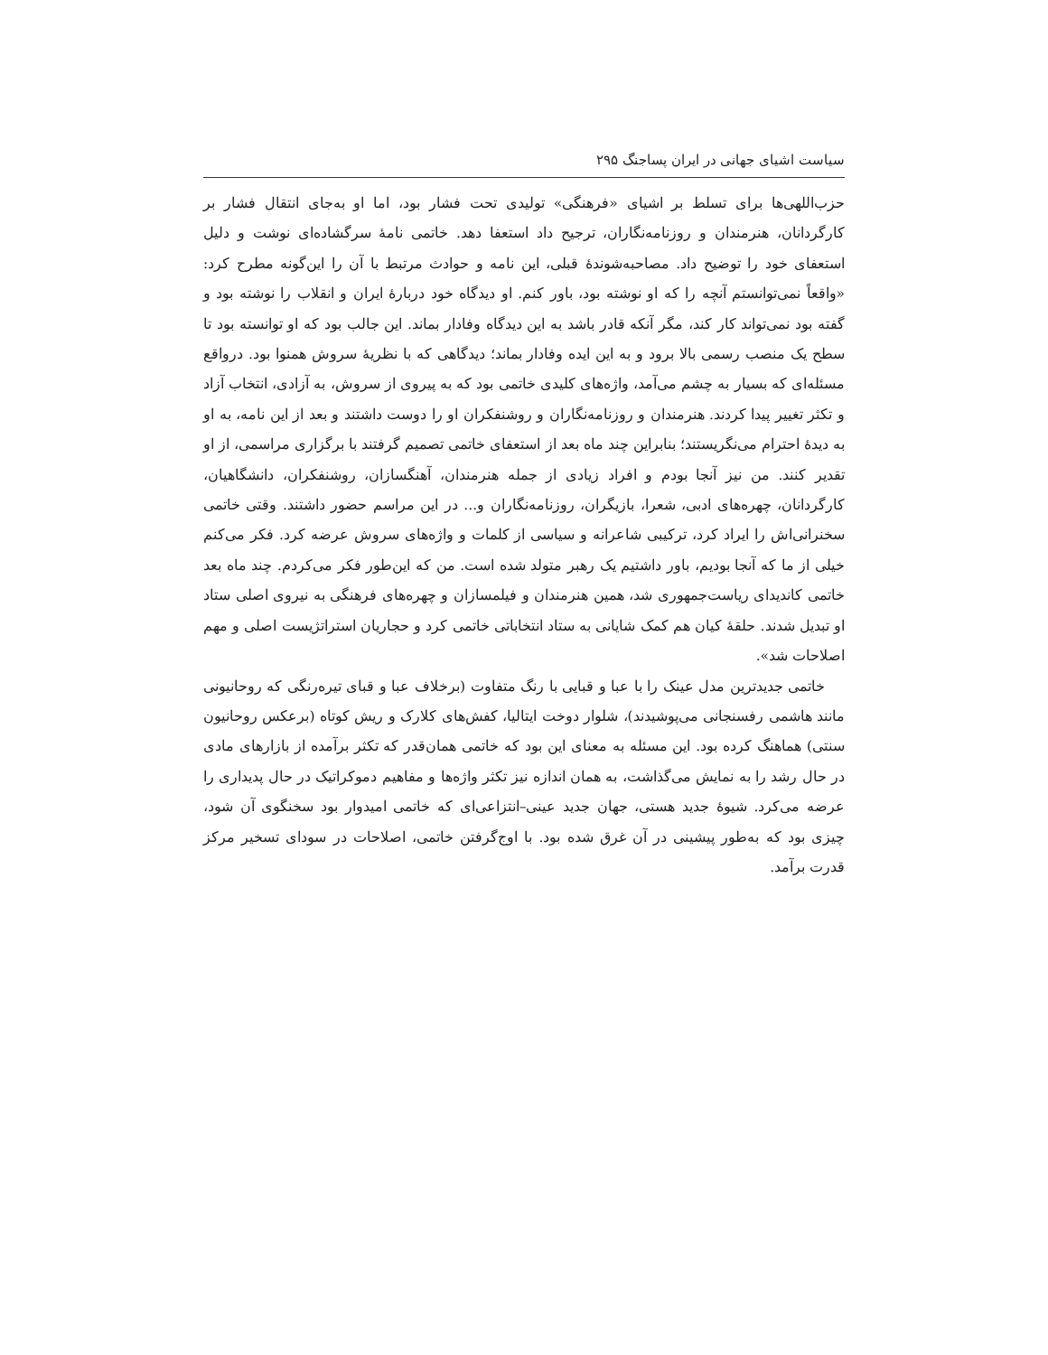سیاست اشیای جهانی در ایران پساجنگ ۲۹۵
حزب‌اللهی‌ها برای تسلط بر اشیای «فرهنگی» تولیدی تحت فشار بود، اما او به‌جای انتقال فشار بر کارگردانان، هنرمندان و روزنامه‌نگاران، ترجیح داد استعفا دهد. خاتمی نامهٔ سرگشاده‌ای نوشت و دلیل استعفای خود را توضیح داد. مصاحبه‌شوندهٔ قبلی، این نامه و حوادث مرتبط با آن را این‌گونه مطرح کرد: «واقعاً نمی‌توانستم آنچه را که او نوشته بود، باور کنم. او دیدگاه خود دربارهٔ ایران و انقلاب را نوشته بود و گفته بود نمی‌تواند کار کند، مگر آنکه قادر باشد به این دیدگاه وفادار بماند. این جالب بود که او توانسته بود تا سطح یک منصب رسمی بالا برود و به این ایده وفادار بماند؛ دیدگاهی که با نظریهٔ سروش همنوا بود. درواقع مسئله‌ای که بسیار به چشم می‌آمد، واژه‌های کلیدی خاتمی بود که به پیروی از سروش، به آزادی، انتخاب آزاد و تکثر تغییر پیدا کردند. هنرمندان و روزنامه‌نگاران و روشنفکران او را دوست داشتند و بعد از این نامه، به او به دیدهٔ احترام می‌نگریستند؛ بنابراین چند ماه بعد از استعفای خاتمی تصمیم گرفتند با برگزاری مراسمی، از او تقدیر کنند. من نیز آنجا بودم و افراد زیادی از جمله هنرمندان، آهنگسازان، روشنفکران، دانشگاهیان، کارگردانان، چهره‌های ادبی، شعرا، بازیگران، روزنامه‌نگاران و... در این مراسم حضور داشتند. وقتی خاتمی سخنرانی‌اش را ایراد کرد، ترکیبی شاعرانه و سیاسی از کلمات و واژه‌های سروش عرضه کرد. فکر می‌کنم خیلی از ما که آنجا بودیم، باور داشتیم یک رهبر متولد شده است. من که این‌طور فکر می‌کردم. چند ماه بعد خاتمی کاندیدای ریاست‌جمهوری شد، همین هنرمندان و فیلمسازان و چهره‌های فرهنگی به نیروی اصلی ستاد او تبدیل شدند. حلقهٔ کیان هم کمک شایانی به ستاد انتخاباتی خاتمی کرد و حجاریان استراتژیست اصلی و مهم اصلاحات شد».
خاتمی جدیدترین مدل عینک را با عبا و قبایی با رنگ متفاوت (برخلاف عبا و قبای تیره‌رنگی که روحانیونی مانند هاشمی رفسنجانی می‌پوشیدند)، شلوار دوخت ایتالیا، کفش‌های کلارک و ریش کوتاه (برعکس روحانیون سنتی) هماهنگ کرده بود. این مسئله به معنای این بود که خاتمی همان‌قدر که تکثر برآمده از بازارهای مادی در حال رشد را به نمایش می‌گذاشت، به همان اندازه نیز تکثر واژه‌ها و مفاهیم دموکراتیک در حال پدیداری را عرضه می‌کرد. شیوهٔ جدید هستی، جهان جدید عینی–انتزاعی‌ای که خاتمی امیدوار بود سخنگوی آن شود، چیزی بود که به‌طور پیشینی در آن غرق شده بود. با اوج‌گرفتن خاتمی، اصلاحات در سودای تسخیر مرکز قدرت برآمد.